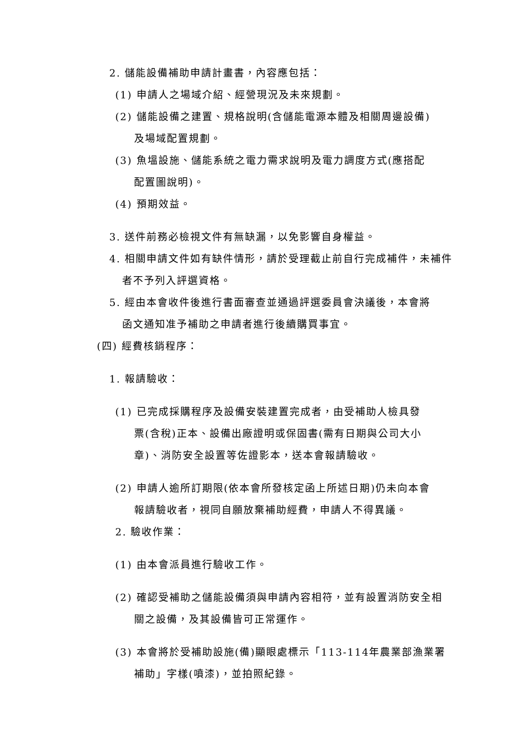2. 儲能設備補助申請計畫書，內容應包括：
(1) 申請人之場域介紹、經營現況及未來規劃。
(2) 儲能設備之建置、規格說明(含儲能電源本體及相關周邊設備)
及場域配置規劃。
(3) 魚塭設施、儲能系統之電力需求說明及電力調度方式(應搭配
配置圖說明)。
(4) 預期效益。
3. 送件前務必檢視文件有無缺漏，以免影響自身權益。
4. 相關申請文件如有缺件情形，請於受理截止前自行完成補件，未補件
者不予列入評選資格。
5. 經由本會收件後進行書面審查並通過評選委員會決議後，本會將
函文通知准予補助之申請者進行後續購買事宜。
(四) 經費核銷程序：
1. 報請驗收：
(1) 已完成採購程序及設備安裝建置完成者，由受補助人檢具發
票(含稅)正本、設備出廠證明或保固書(需有日期與公司大小
章)、消防安全設置等佐證影本，送本會報請驗收。
(2) 申請人逾所訂期限(依本會所發核定函上所述日期)仍未向本會
報請驗收者，視同自願放棄補助經費，申請人不得異議。
2. 驗收作業：
(1) 由本會派員進行驗收工作。
(2) 確認受補助之儲能設備須與申請內容相符，並有設置消防安全相
關之設備，及其設備皆可正常運作。
(3) 本會將於受補助設施(備)顯眼處標示「113-114年農業部漁業署
補助」字樣(噴漆)，並拍照紀錄。